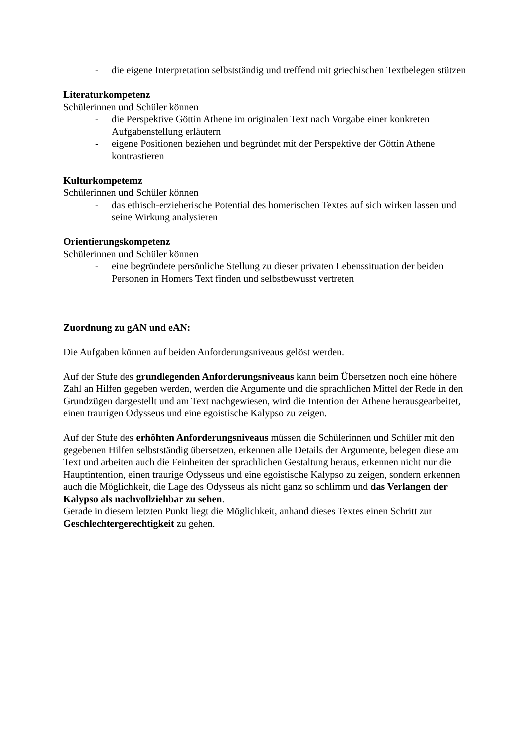- die eigene Interpretation selbstständig und treffend mit griechischen Textbelegen stützen
Literaturkompetenz
Schülerinnen und Schüler können
- die Perspektive Göttin Athene im originalen Text nach Vorgabe einer konkreten Aufgabenstellung erläutern
- eigene Positionen beziehen und begründet mit der Perspektive der Göttin Athene kontrastieren
Kulturkompetemz
Schülerinnen und Schüler können
- das ethisch-erzieherische Potential des homerischen Textes auf sich wirken lassen und seine Wirkung analysieren
Orientierungskompetenz
Schülerinnen und Schüler können
- eine begründete persönliche Stellung zu dieser privaten Lebenssituation der beiden Personen in Homers Text finden und selbstbewusst vertreten
Zuordnung zu gAN und eAN:
Die Aufgaben können auf beiden Anforderungsniveaus gelöst werden.
Auf der Stufe des grundlegenden Anforderungsniveaus kann beim Übersetzen noch eine höhere Zahl an Hilfen gegeben werden, werden die Argumente und die sprachlichen Mittel der Rede in den Grundzügen dargestellt und am Text nachgewiesen, wird die Intention der Athene herausgearbeitet, einen traurigen Odysseus und eine egoistische Kalypso zu zeigen.
Auf der Stufe des erhöhten Anforderungsniveaus müssen die Schülerinnen und Schüler mit den gegebenen Hilfen selbstständig übersetzen, erkennen alle Details der Argumente, belegen diese am Text und arbeiten auch die Feinheiten der sprachlichen Gestaltung heraus, erkennen nicht nur die Hauptintention, einen traurige Odysseus und eine egoistische Kalypso zu zeigen, sondern erkennen auch die Möglichkeit, die Lage des Odysseus als nicht ganz so schlimm und das Verlangen der Kalypso als nachvollziehbar zu sehen.
Gerade in diesem letzten Punkt liegt die Möglichkeit, anhand dieses Textes einen Schritt zur Geschlechtergerechtigkeit zu gehen.